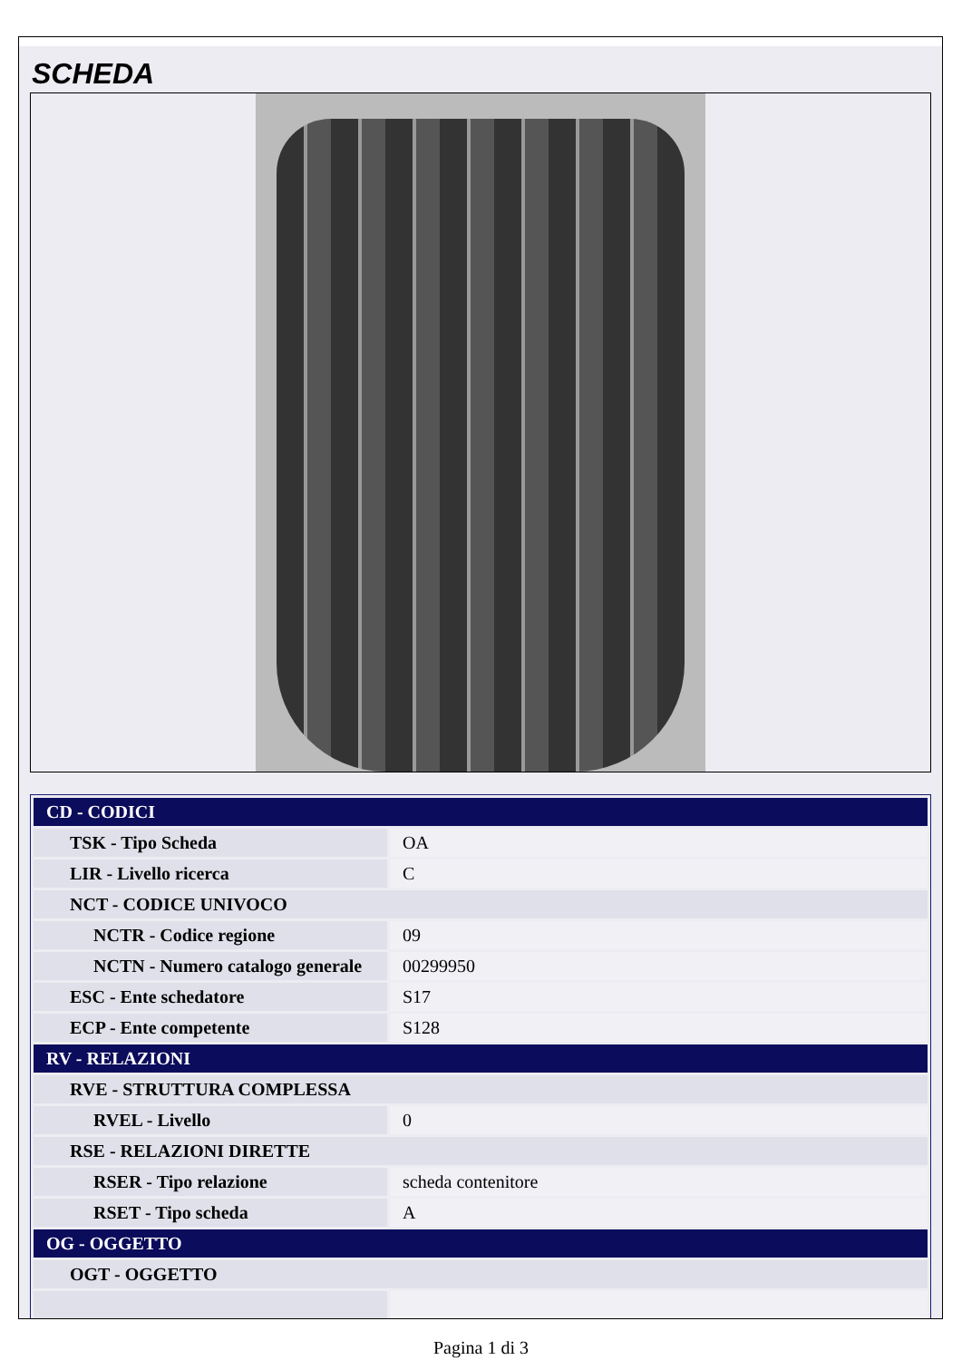SCHEDA
| CD - CODICI | |
| TSK - Tipo Scheda | OA |
| LIR - Livello ricerca | C |
| NCT - CODICE UNIVOCO | |
| NCTR - Codice regione | 09 |
| NCTN - Numero catalogo generale | 00299950 |
| ESC - Ente schedatore | S17 |
| ECP - Ente competente | S128 |
| RV - RELAZIONI | |
| RVE - STRUTTURA COMPLESSA | |
| RVEL - Livello | 0 |
| RSE - RELAZIONI DIRETTE | |
| RSER - Tipo relazione | scheda contenitore |
| RSET - Tipo scheda | A |
| OG - OGGETTO | |
| OGT - OGGETTO | |
Pagina 1 di 3